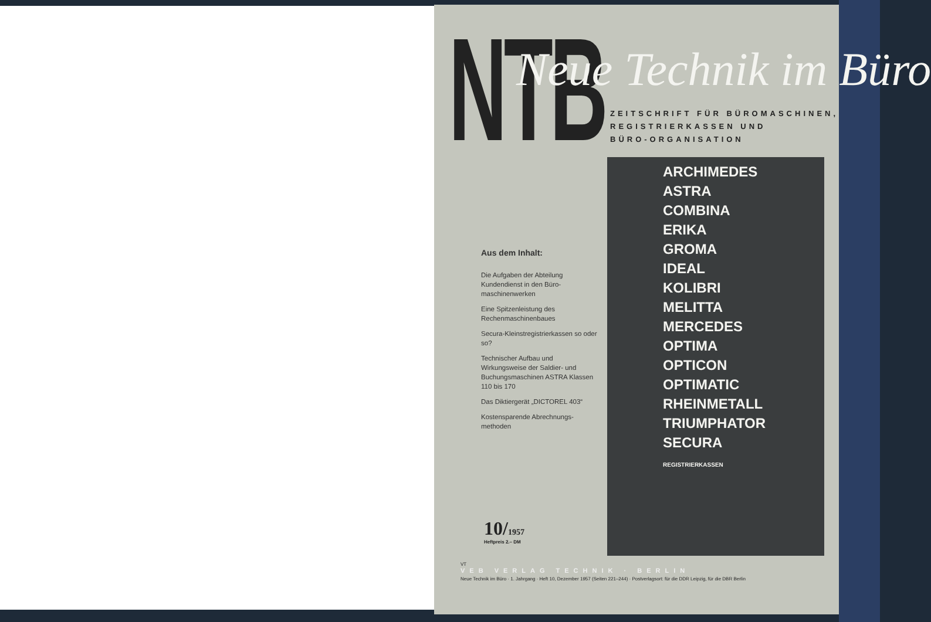NTB Neue Technik im Büro
ZEITSCHRIFT FÜR BÜROMASCHINEN,
REGISTRIERKASSEN UND
BÜRO-ORGANISATION
ARCHIMEDES
ASTRA
COMBINA
ERIKA
GROMA
IDEAL
KOLIBRI
MELITTA
MERCEDES
OPTIMA
OPTICON
OPTIMATIC
RHEINMETALL
TRIUMPHATOR
SECURA
REGISTRIERKASSEN
Aus dem Inhalt:
Die Aufgaben der Abteilung Kundendienst in den Büro-maschinenwerken
Eine Spitzenleistung des Rechenmaschinenbaues
Secura-Kleinstregistrierkassen so oder so?
Technischer Aufbau und Wirkungsweise der Saldier- und Buchungsmaschinen ASTRA Klassen 110 bis 170
Das Diktiergerät „DICTOREL 403“
Kostensparende Abrechnungs-methoden
10/1957
Heftpreis 2.– DM
VT
VEB VERLAG TECHNIK · BERLIN
Neue Technik im Büro · 1. Jahrgang · Heft 10, Dezember 1957 (Seiten 221–244) · Postverlagsort: für die DDR Leipzig, für die DBR Berlin